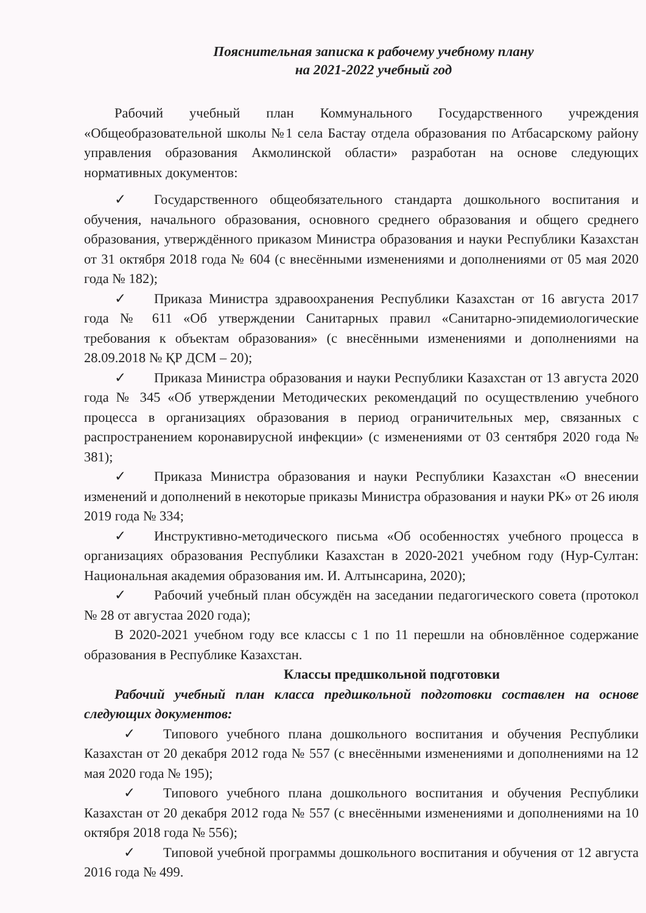Пояснительная записка к рабочему учебному плану
на 2021-2022 учебный год
Рабочий учебный план Коммунального Государственного учреждения «Общеобразовательной школы №1 села Бастау отдела образования по Атбасарскому району управления образования Акмолинской области» разработан на основе следующих нормативных документов:
✓ Государственного общеобязательного стандарта дошкольного воспитания и обучения, начального образования, основного среднего образования и общего среднего образования, утверждённого приказом Министра образования и науки Республики Казахстан от 31 октября 2018 года № 604 (с внесёнными изменениями и дополнениями от 05 мая 2020 года № 182);
✓ Приказа Министра здравоохранения Республики Казахстан от 16 августа 2017 года № 611 «Об утверждении Санитарных правил «Санитарно-эпидемиологические требования к объектам образования» (с внесёнными изменениями и дополнениями на 28.09.2018 № ҚР ДСМ – 20);
✓ Приказа Министра образования и науки Республики Казахстан от 13 августа 2020 года № 345 «Об утверждении Методических рекомендаций по осуществлению учебного процесса в организациях образования в период ограничительных мер, связанных с распространением коронавирусной инфекции» (с изменениями от 03 сентября 2020 года № 381);
✓ Приказа Министра образования и науки Республики Казахстан «О внесении изменений и дополнений в некоторые приказы Министра образования и науки РК» от 26 июля 2019 года № 334;
✓ Инструктивно-методического письма «Об особенностях учебного процесса в организациях образования Республики Казахстан в 2020-2021 учебном году (Нур-Султан: Национальная академия образования им. И. Алтынсарина, 2020);
✓ Рабочий учебный план обсуждён на заседании педагогического совета (протокол № 28 от августаа 2020 года);
В 2020-2021 учебном году все классы с 1 по 11 перешли на обновлённое содержание образования в Республике Казахстан.
Классы предшкольной подготовки
Рабочий учебный план класса предшкольной подготовки составлен на основе следующих документов:
✓ Типового учебного плана дошкольного воспитания и обучения Республики Казахстан от 20 декабря 2012 года № 557 (с внесёнными изменениями и дополнениями на 12 мая 2020 года № 195);
✓ Типового учебного плана дошкольного воспитания и обучения Республики Казахстан от 20 декабря 2012 года № 557 (с внесёнными изменениями и дополнениями на 10 октября 2018 года № 556);
✓ Типовой учебной программы дошкольного воспитания и обучения от 12 августа 2016 года № 499.